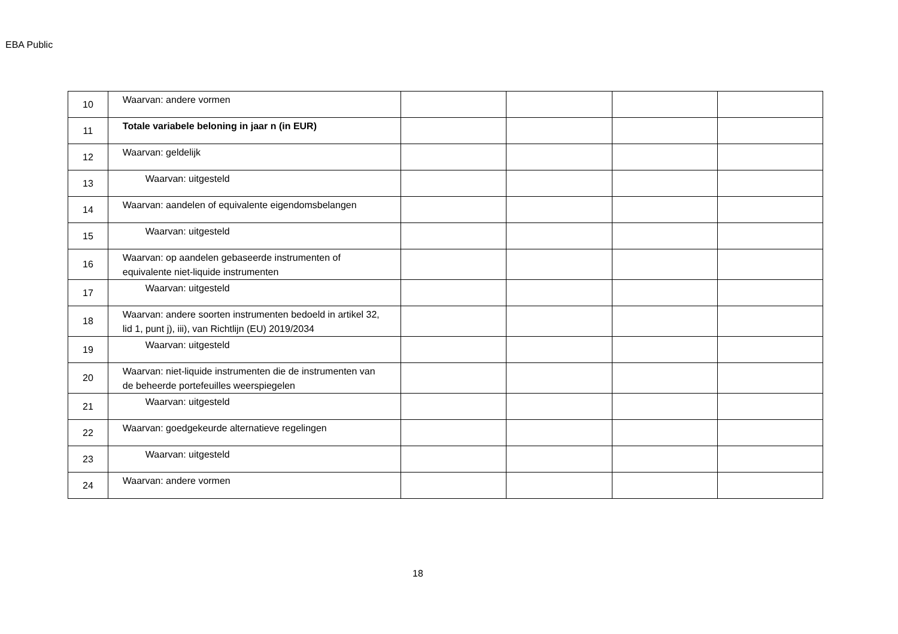EBA Public
| 10 | Waarvan: andere vormen | | | | |
| 11 | Totale variabele beloning in jaar n (in EUR) | | | | |
| 12 | Waarvan: geldelijk | | | | |
| 13 | Waarvan: uitgesteld | | | | |
| 14 | Waarvan: aandelen of equivalente eigendomsbelangen | | | | |
| 15 | Waarvan: uitgesteld | | | | |
| 16 | Waarvan: op aandelen gebaseerde instrumenten of equivalente niet-liquide instrumenten | | | | |
| 17 | Waarvan: uitgesteld | | | | |
| 18 | Waarvan: andere soorten instrumenten bedoeld in artikel 32, lid 1, punt j), iii), van Richtlijn (EU) 2019/2034 | | | | |
| 19 | Waarvan: uitgesteld | | | | |
| 20 | Waarvan: niet-liquide instrumenten die de instrumenten van de beheerde portefeuilles weerspiegelen | | | | |
| 21 | Waarvan: uitgesteld | | | | |
| 22 | Waarvan: goedgekeurde alternatieve regelingen | | | | |
| 23 | Waarvan: uitgesteld | | | | |
| 24 | Waarvan: andere vormen | | | | |
18